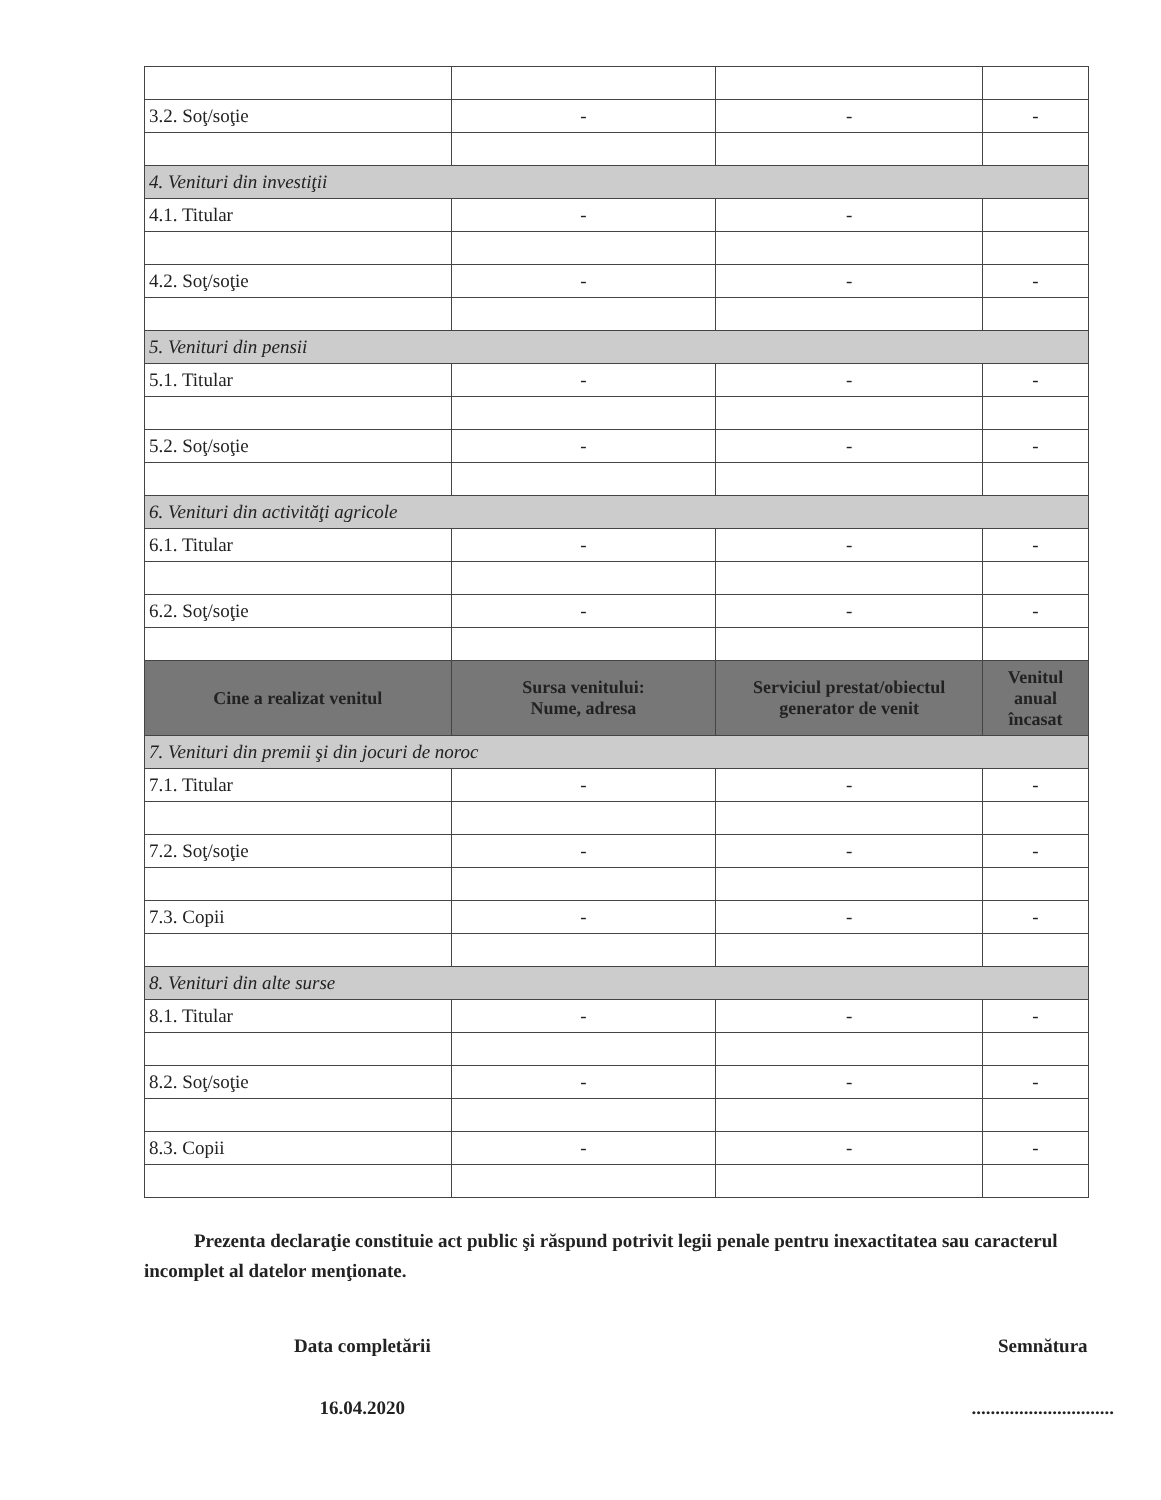| 3.2. Soţ/soţie | - | - | - |
| 4. Venituri din investiţii | | | |
| 4.1. Titular | - | - | |
| 4.2. Soţ/soţie | - | - | - |
| 5. Venituri din pensii | | | |
| 5.1. Titular | - | - | - |
| 5.2. Soţ/soţie | - | - | - |
| 6. Venituri din activităţi agricole | | | |
| 6.1. Titular | - | - | - |
| 6.2. Soţ/soţie | - | - | - |
| Cine a realizat venitul | Sursa venitului: Nume, adresa | Serviciul prestat/obiectul generator de venit | Venitul anual încasat |
| 7. Venituri din premii şi din jocuri de noroc | | | |
| 7.1. Titular | - | - | - |
| 7.2. Soţ/soţie | - | - | - |
| 7.3. Copii | - | - | - |
| 8. Venituri din alte surse | | | |
| 8.1. Titular | - | - | - |
| 8.2. Soţ/soţie | - | - | - |
| 8.3. Copii | - | - | - |
Prezenta declaraţie constituie act public şi răspund potrivit legii penale pentru inexactitatea sau caracterul incomplet al datelor menţionate.
Data completării
16.04.2020
Semnătura
..............................